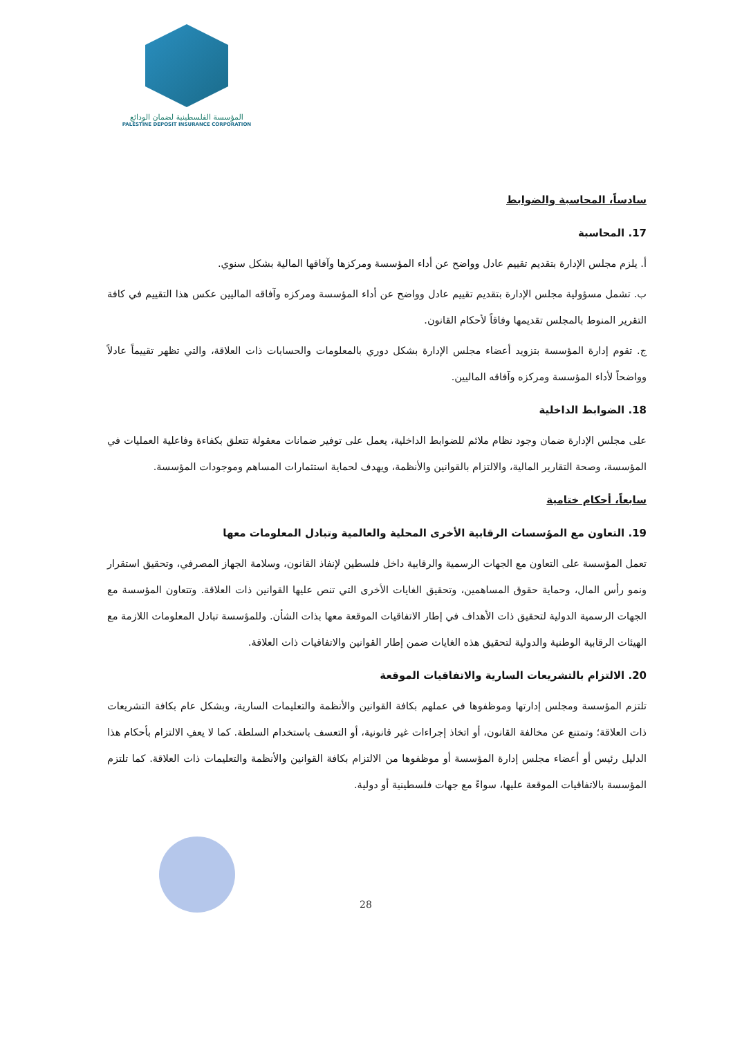المؤسسة الفلسطينية لضمان الودائع
PALESTINE DEPOSIT INSURANCE CORPORATION
سادساً، المحاسبة والضوابط
17. المحاسبة
أ. يلزم مجلس الإدارة بتقديم تقييم عادل وواضح عن أداء المؤسسة ومركزها وآفاقها المالية بشكل سنوي.
ب. تشمل مسؤولية مجلس الإدارة بتقديم تقييم عادل وواضح عن أداء المؤسسة ومركزه وآفاقه الماليين عكس هذا التقييم في كافة التقرير المنوط بالمجلس تقديمها وفاقاً لأحكام القانون.
ج. تقوم إدارة المؤسسة بتزويد أعضاء مجلس الإدارة بشكل دوري بالمعلومات والحسابات ذات العلاقة، والتي تظهر تقييماً عادلاً وواضحاً لأداء المؤسسة ومركزه وآفاقه الماليين.
18. الضوابط الداخلية
على مجلس الإدارة ضمان وجود نظام ملائم للضوابط الداخلية، يعمل على توفير ضمانات معقولة تتعلق بكفاءة وفاعلية العمليات في المؤسسة، وصحة التقارير المالية، والالتزام بالقوانين والأنظمة، ويهدف لحماية استثمارات المساهم وموجودات المؤسسة.
سابعاً، أحكام ختامية
19. التعاون مع المؤسسات الرقابية الأخرى المحلية والعالمية وتبادل المعلومات معها
تعمل المؤسسة على التعاون مع الجهات الرسمية والرقابية داخل فلسطين لإنفاذ القانون، وسلامة الجهاز المصرفي، وتحقيق استقرار ونمو رأس المال، وحماية حقوق المساهمين، وتحقيق الغايات الأخرى التي تنص عليها القوانين ذات العلاقة. وتتعاون المؤسسة مع الجهات الرسمية الدولية لتحقيق ذات الأهداف في إطار الاتفاقيات الموقعة معها بذات الشأن. وللمؤسسة تبادل المعلومات اللازمة مع الهيئات الرقابية الوطنية والدولية لتحقيق هذه الغايات ضمن إطار القوانين والاتفاقيات ذات العلاقة.
20. الالتزام بالتشريعات السارية والاتفاقيات الموقعة
تلتزم المؤسسة ومجلس إدارتها وموظفوها في عملهم بكافة القوانين والأنظمة والتعليمات السارية، وبشكل عام بكافة التشريعات ذات العلاقة؛ وتمتنع عن مخالفة القانون، أو اتخاذ إجراءات غير قانونية، أو التعسف باستخدام السلطة. كما لا يعفِ الالتزام بأحكام هذا الدليل رئيس أو أعضاء مجلس إدارة المؤسسة أو موظفوها من الالتزام بكافة القوانين والأنظمة والتعليمات ذات العلاقة. كما تلتزم المؤسسة بالاتفاقيات الموقعة عليها، سواءً مع جهات فلسطينية أو دولية.
28